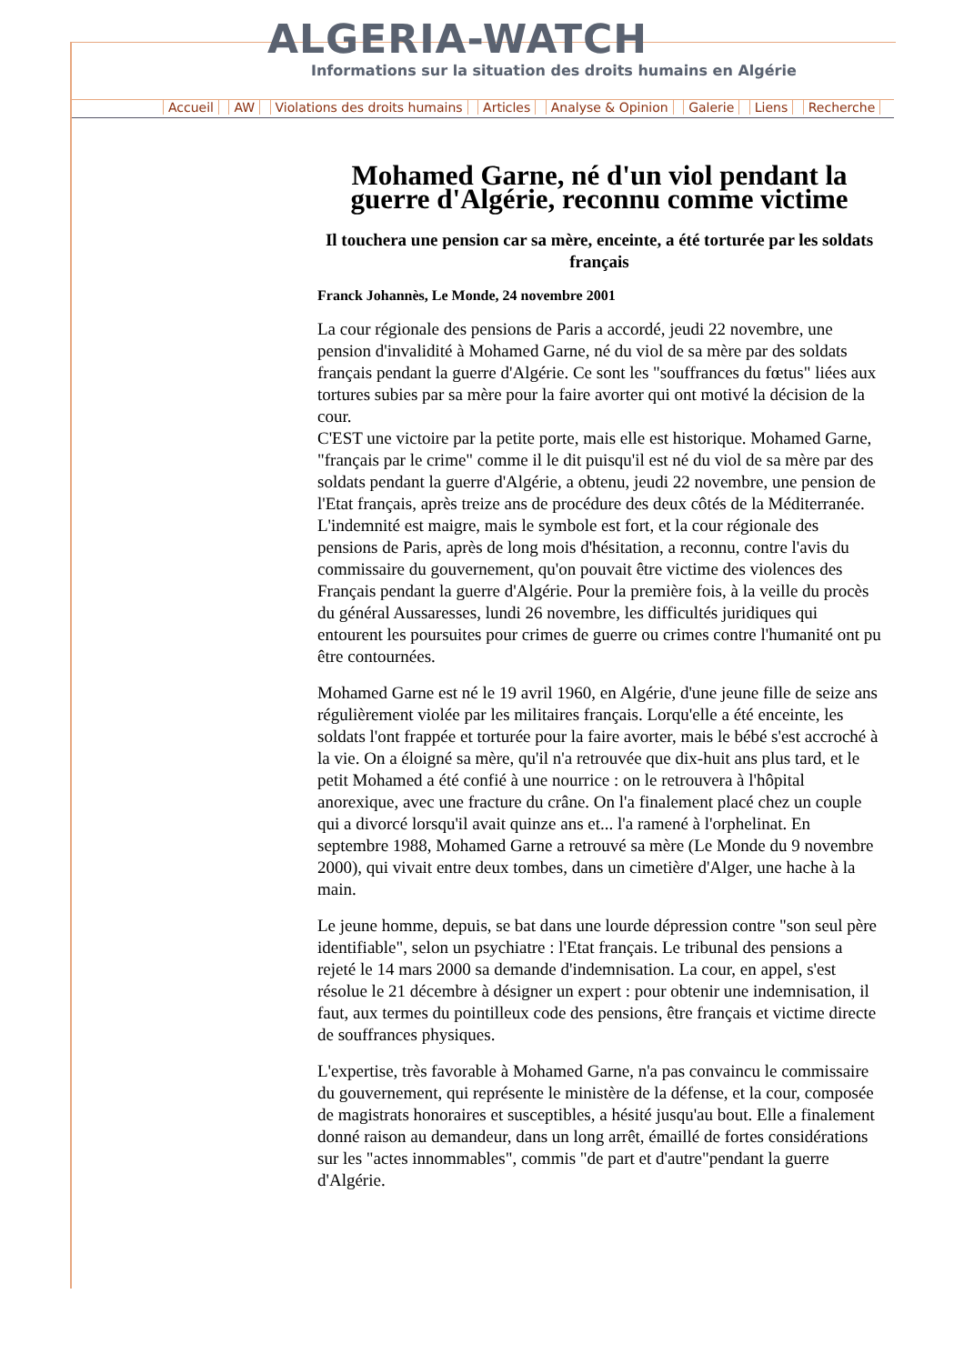ALGERIA-WATCH
Informations sur la situation des droits humains en Algérie
Accueil AW Violations des droits humains Articles Analyse & Opinion Galerie Liens Recherche
Mohamed Garne, né d'un viol pendant la guerre d'Algérie, reconnu comme victime
Il touchera une pension car sa mère, enceinte, a été torturée par les soldats français
Franck Johannès, Le Monde, 24 novembre 2001
La cour régionale des pensions de Paris a accordé, jeudi 22 novembre, une pension d'invalidité à Mohamed Garne, né du viol de sa mère par des soldats français pendant la guerre d'Algérie. Ce sont les "souffrances du fœtus" liées aux tortures subies par sa mère pour la faire avorter qui ont motivé la décision de la cour.
C'EST une victoire par la petite porte, mais elle est historique. Mohamed Garne, "français par le crime" comme il le dit puisqu'il est né du viol de sa mère par des soldats pendant la guerre d'Algérie, a obtenu, jeudi 22 novembre, une pension de l'Etat français, après treize ans de procédure des deux côtés de la Méditerranée. L'indemnité est maigre, mais le symbole est fort, et la cour régionale des pensions de Paris, après de long mois d'hésitation, a reconnu, contre l'avis du commissaire du gouvernement, qu'on pouvait être victime des violences des Français pendant la guerre d'Algérie. Pour la première fois, à la veille du procès du général Aussaresses, lundi 26 novembre, les difficultés juridiques qui entourent les poursuites pour crimes de guerre ou crimes contre l'humanité ont pu être contournées.
Mohamed Garne est né le 19 avril 1960, en Algérie, d'une jeune fille de seize ans régulièrement violée par les militaires français. Lorqu'elle a été enceinte, les soldats l'ont frappée et torturée pour la faire avorter, mais le bébé s'est accroché à la vie. On a éloigné sa mère, qu'il n'a retrouvée que dix-huit ans plus tard, et le petit Mohamed a été confié à une nourrice : on le retrouvera à l'hôpital anorexique, avec une fracture du crâne. On l'a finalement placé chez un couple qui a divorcé lorsqu'il avait quinze ans et... l'a ramené à l'orphelinat. En septembre 1988, Mohamed Garne a retrouvé sa mère (Le Monde du 9 novembre 2000), qui vivait entre deux tombes, dans un cimetière d'Alger, une hache à la main.
Le jeune homme, depuis, se bat dans une lourde dépression contre "son seul père identifiable", selon un psychiatre : l'Etat français. Le tribunal des pensions a rejeté le 14 mars 2000 sa demande d'indemnisation. La cour, en appel, s'est résolue le 21 décembre à désigner un expert : pour obtenir une indemnisation, il faut, aux termes du pointilleux code des pensions, être français et victime directe de souffrances physiques.
L'expertise, très favorable à Mohamed Garne, n'a pas convaincu le commissaire du gouvernement, qui représente le ministère de la défense, et la cour, composée de magistrats honoraires et susceptibles, a hésité jusqu'au bout. Elle a finalement donné raison au demandeur, dans un long arrêt, émaillé de fortes considérations sur les "actes innommables", commis "de part et d'autre"pendant la guerre d'Algérie.